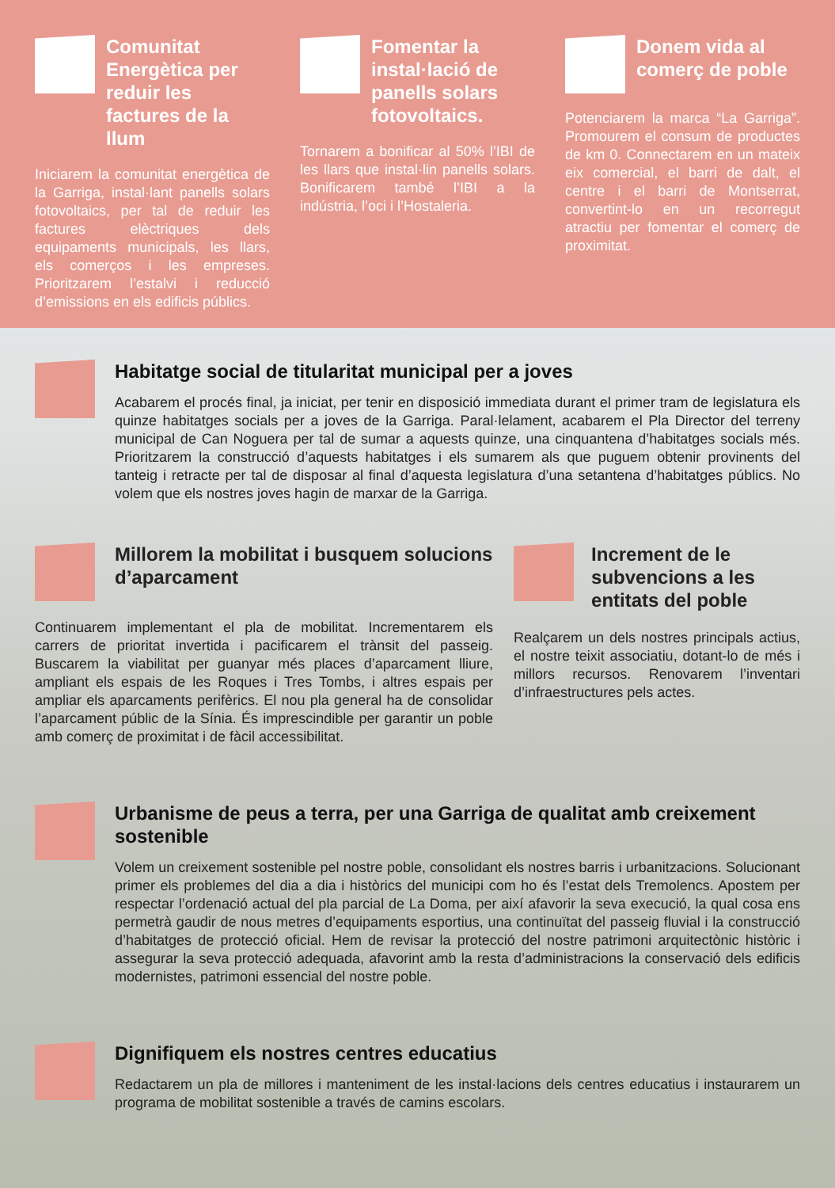Comunitat Energètica per reduir les factures de la llum
Iniciarem la comunitat energètica de la Garriga, instal·lant panells solars fotovoltaics, per tal de reduir les factures elèctriques dels equipaments municipals, les llars, els comerços i les empreses. Prioritzarem l’estalvi i reducció d’emissions en els edificis públics.
Fomentar la instal·lació de panells solars fotovoltaics.
Tornarem a bonificar al 50% l’IBI de les llars que instal·lin panells solars. Bonificarem també l’IBI a la indústria, l’oci i l’Hostaleria.
Donem vida al comerç de poble
Potenciarem la marca “La Garriga”. Promourem el consum de productes de km 0. Connectarem en un mateix eix comercial, el barri de dalt, el centre i el barri de Montserrat, convertint-lo en un recorregut atractiu per fomentar el comerç de proximitat.
Habitatge social de titularitat municipal per a joves
Acabarem el procés final, ja iniciat, per tenir en disposició immediata durant el primer tram de legislatura els quinze habitatges socials per a joves de la Garriga. Paral·lelament, acabarem el Pla Director del terreny municipal de Can Noguera per tal de sumar a aquests quinze, una cinquantena d’habitatges socials més. Prioritzarem la construcció d’aquests habitatges i els sumarem als que puguem obtenir provinents del tanteig i retracte per tal de disposar al final d’aquesta legislatura d’una setantena d’habitatges públics. No volem que els nostres joves hagin de marxar de la Garriga.
Millorem la mobilitat i busquem solucions d’aparcament
Continuarem implementant el pla de mobilitat. Incrementarem els carrers de prioritat invertida i pacificarem el trànsit del passeig. Buscarem la viabilitat per guanyar més places d’aparcament lliure, ampliant els espais de les Roques i Tres Tombs, i altres espais per ampliar els aparcaments perifèrics. El nou pla general ha de consolidar l’aparcament públic de la Sínia. És imprescindible per garantir un poble amb comerç de proximitat i de fàcil accessibilitat.
Increment de le subvencions a les entitats del poble
Realçarem un dels nostres principals actius, el nostre teixit associatiu, dotant-lo de més i millors recursos. Renovarem l’inventari d’infraestructures pels actes.
Urbanisme de peus a terra, per una Garriga de qualitat amb creixement sostenible
Volem un creixement sostenible pel nostre poble, consolidant els nostres barris i urbanitzacions. Solucionant primer els problemes del dia a dia i històrics del municipi com ho és l’estat dels Tremolencs. Apostem per respectar l’ordenació actual del pla parcial de La Doma, per així afavorir la seva execució, la qual cosa ens permetrà gaudir de nous metres d’equipaments esportius, una continuïtat del passeig fluvial i la construcció d’habitatges de protecció oficial. Hem de revisar la protecció del nostre patrimoni arquitectònic històric i assegurar la seva protecció adequada, afavorint amb la resta d’administracions la conservació dels edificis modernistes, patrimoni essencial del nostre poble.
Dignifiquem els nostres centres educatius
Redactarem un pla de millores i manteniment de les instal·lacions dels centres educatius i instaurarem un programa de mobilitat sostenible a través de camins escolars.